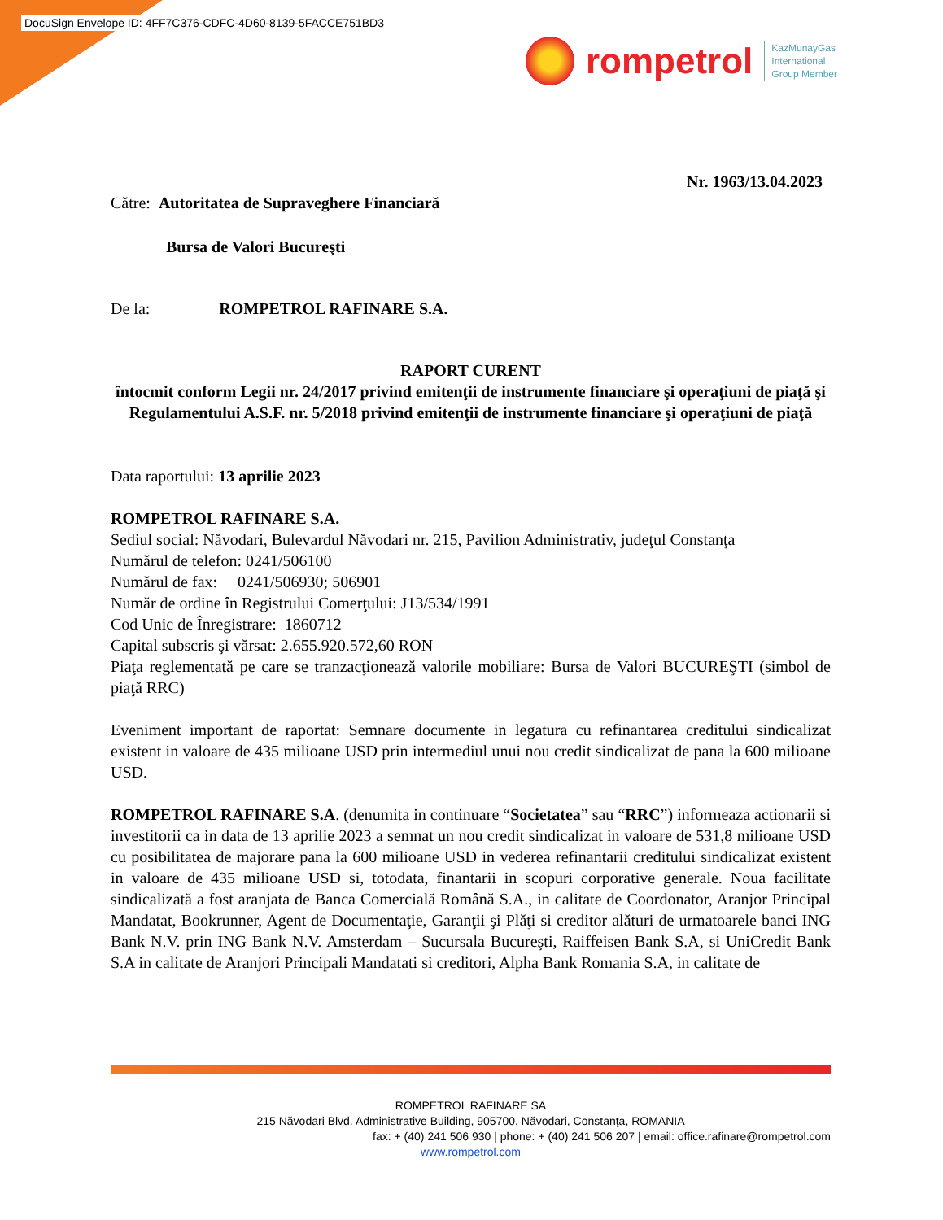DocuSign Envelope ID: 4FF7C376-CDFC-4D60-8139-5FACCE751BD3
rompetrol
KazMunayGas
International
Group Member
Nr. 1963/13.04.2023
Către: Autoritatea de Supraveghere Financiară
Bursa de Valori Bucureşti
De la: ROMPETROL RAFINARE S.A.
RAPORT CURENT
întocmit conform Legii nr. 24/2017 privind emitenţii de instrumente financiare şi operaţiuni de piaţă şi Regulamentului A.S.F. nr. 5/2018 privind emitenţii de instrumente financiare şi operaţiuni de piaţă
Data raportului: 13 aprilie 2023
ROMPETROL RAFINARE S.A.
Sediul social: Năvodari, Bulevardul Năvodari nr. 215, Pavilion Administrativ, judeţul Constanţa
Numărul de telefon: 0241/506100
Numărul de fax: 0241/506930; 506901
Număr de ordine în Registrului Comerţului: J13/534/1991
Cod Unic de Înregistrare: 1860712
Capital subscris şi vărsat: 2.655.920.572,60 RON
Piaţa reglementată pe care se tranzacţionează valorile mobiliare: Bursa de Valori BUCUREŞTI (simbol de piaţă RRC)
Eveniment important de raportat: Semnare documente in legatura cu refinantarea creditului sindicalizat existent in valoare de 435 milioane USD prin intermediul unui nou credit sindicalizat de pana la 600 milioane USD.
ROMPETROL RAFINARE S.A. (denumita in continuare “Societatea” sau “RRC”) informeaza actionarii si investitorii ca in data de 13 aprilie 2023 a semnat un nou credit sindicalizat in valoare de 531,8 milioane USD cu posibilitatea de majorare pana la 600 milioane USD in vederea refinantarii creditului sindicalizat existent in valoare de 435 milioane USD si, totodata, finantarii in scopuri corporative generale. Noua facilitate sindicalizată a fost aranjata de Banca Comercială Română S.A., in calitate de Coordonator, Aranjor Principal Mandatat, Bookrunner, Agent de Documentaţie, Garanţii şi Plăţi si creditor alături de urmatoarele banci ING Bank N.V. prin ING Bank N.V. Amsterdam – Sucursala Bucureşti, Raiffeisen Bank S.A, si UniCredit Bank S.A in calitate de Aranjori Principali Mandatati si creditori, Alpha Bank Romania S.A, in calitate de
ROMPETROL RAFINARE SA
215 Năvodari Blvd. Administrative Building, 905700, Năvodari, Constanţa, ROMANIA
fax: + (40) 241 506 930 | phone: + (40) 241 506 207 | email: office.rafinare@rompetrol.com
www.rompetrol.com